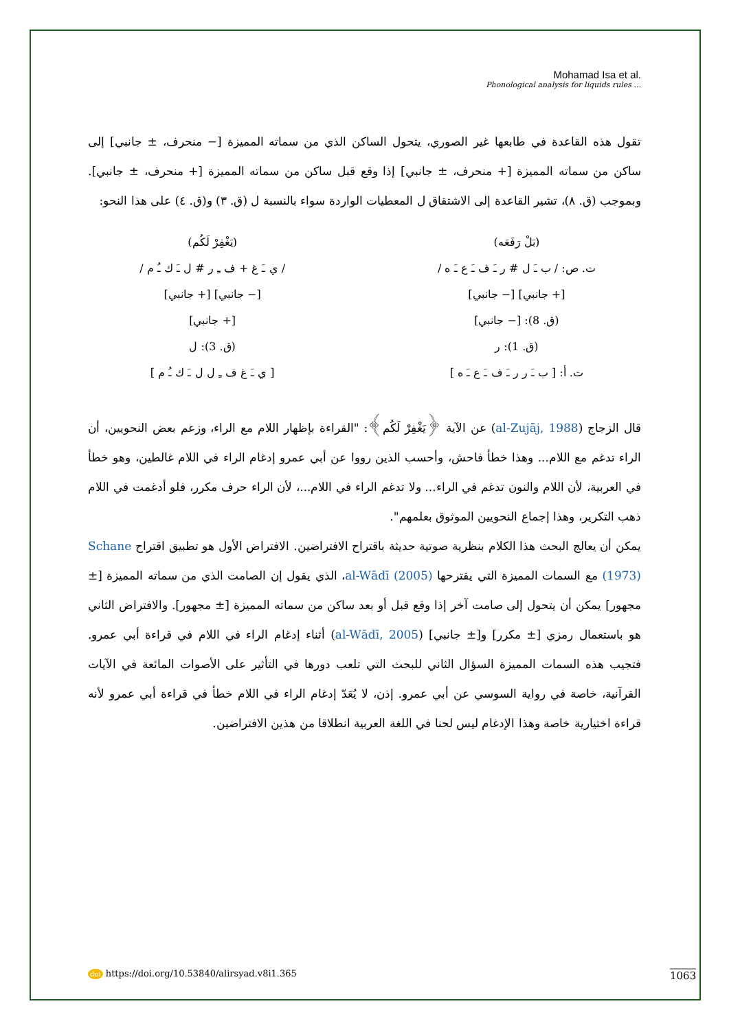Mohamad Isa et al.
Phonological analysis for liquids rules ...
تقول هذه القاعدة في طابعها غير الصوري، يتحول الساكن الذي من سماته المميزة [− منحرف، ± جانبي] إلى ساكن من سماته المميزة [+ منحرف، ± جانبي] إذا وقع قبل ساكن من سماته المميزة [+ منحرف، ± جانبي]. وبموجب (ق. ٨)، تشير القاعدة إلى الاشتقاق ل المعطيات الواردة سواء بالنسبة ل (ق. ٣) و(ق. ٤) على هذا النحو:
(بَلْ رَفَعَه)
ت. ص: / ب ـَ ل # ر ـَ ف ـَ ع ـَ ه /
[+ جانبي] [− جانبي]
(ق. 8): [− جانبي]
(ق. 1): ر
ت. أ: [ ب ـَ ر ر ـَ ف ـَ ع ـَ ه ]
(يَغْفِرْ لَكُم)
/ ي ـَ غ + ف ـِ ر # ل ـَ ك ـُ م /
[− جانبي] [+ جانبي]
[+ جانبي]
(ق. 3): ل
[ ي ـَ غ ف ـِ ل ل ـَ ك ـُ م ]
قال الزجاج (al-Zujāj, 1988) عن الآية ﴿يَغْفِرْ لَكُم﴾: "القراءة بإظهار اللام مع الراء، وزعم بعض النحويين، أن الراء تدغم مع اللام... وهذا خطأ فاحش، وأحسب الذين رووا عن أبي عمرو إدغام الراء في اللام غالطين، وهو خطأ في العربية، لأن اللام والنون تدغم في الراء... ولا تدغم الراء في اللام...، لأن الراء حرف مكرر، فلو أدغمت في اللام ذهب التكرير، وهذا إجماع النحويين الموثوق بعلمهم".
يمكن أن يعالج البحث هذا الكلام بنظرية صوتية حديثة باقتراح الافتراضين. الافتراض الأول هو تطبيق اقتراح Schane (1973) مع السمات المميزة التي يقترحها al-Wādī (2005)، الذي يقول إن الصامت الذي من سماته المميزة [± مجهور] يمكن أن يتحول إلى صامت آخر إذا وقع قبل أو بعد ساكن من سماته المميزة [± مجهور]. والافتراض الثاني هو باستعمال رمزي [± مكرر] و[± جانبي] (al-Wādī, 2005) أثناء إدغام الراء في اللام في قراءة أبي عمرو. فتجيب هذه السمات المميزة السؤال الثاني للبحث التي تلعب دورها في التأثير على الأصوات المائعة في الآيات القرآنية، خاصة في رواية السوسي عن أبي عمرو. إذن، لا يُعَدّ إدغام الراء في اللام خطأ في قراءة أبي عمرو لأنه قراءة اختيارية خاصة وهذا الإدغام ليس لحنا في اللغة العربية انطلاقا من هذين الافتراضين.
doi https://doi.org/10.53840/alirsyad.v8i1.365
1063